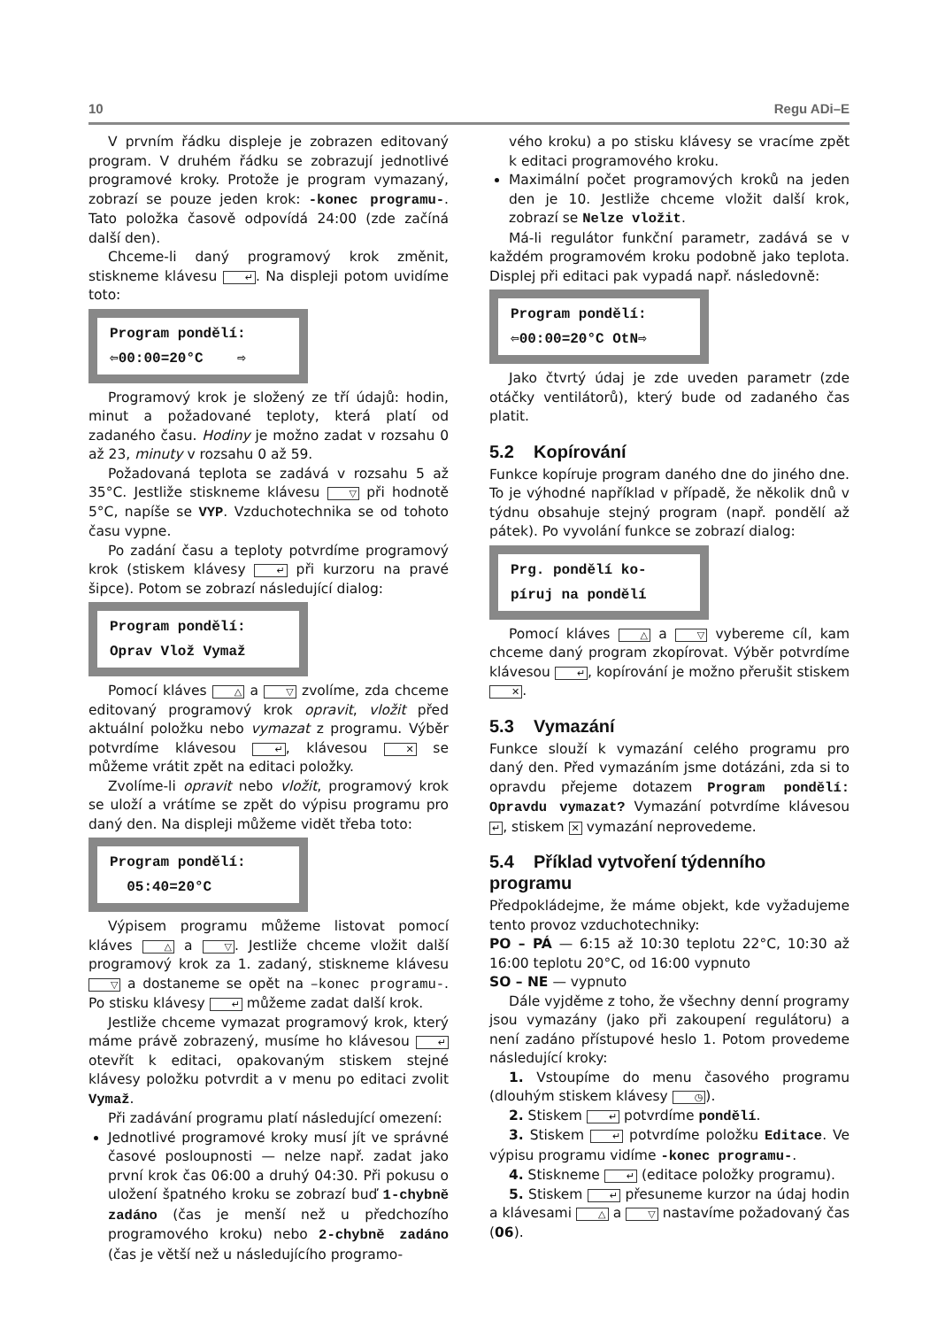10 Regu ADi–E
V prvním řádku displeje je zobrazen editovaný program. V druhém řádku se zobrazují jednotlivé programové kroky. Protože je program vymazaný, zobrazí se pouze jeden krok: -konec programu-. Tato položka časově odpovídá 24:00 (zde začíná další den).
Chceme-li daný programový krok změnit, stiskneme klávesu ↵. Na displeji potom uvidíme toto:
Program pondělí: ⇦00:00=20°C ⇨
Programový krok je složený ze tří údajů: hodin, minut a požadované teploty, která platí od zadaného času. Hodiny je možno zadat v rozsahu 0 až 23, minuty v rozsahu 0 až 59.
Požadovaná teplota se zadává v rozsahu 5 až 35°C. Jestliže stiskneme klávesu ▽ při hodnotě 5°C, napíše se VYP. Vzduchotechnika se od tohoto času vypne.
Po zadání času a teploty potvrdíme programový krok (stiskem klávesy ↵ při kurzoru na pravé šipce). Potom se zobrazí následující dialog:
Program pondělí: Oprav Vlož Vymaž
Pomocí kláves △ a ▽ zvolíme, zda chceme editovaný programový krok opravit, vložit před aktuální položku nebo vymazat z programu. Výběr potvrdíme klávesou ↵, klávesou ✕ se můžeme vrátit zpět na editaci položky.
Zvolíme-li opravit nebo vložit, programový krok se uloží a vrátíme se zpět do výpisu programu pro daný den. Na displeji můžeme vidět třeba toto:
Program pondělí: 05:40=20°C
Výpisem programu můžeme listovat pomocí kláves △ a ▽. Jestliže chceme vložit další programový krok za 1. zadaný, stiskneme klávesu ▽ a dostaneme se opět na –konec programu-. Po stisku klávesy ↵ můžeme zadat další krok.
Jestliže chceme vymazat programový krok, který máme právě zobrazený, musíme ho klávesou ↵ otevřít k editaci, opakovaným stiskem stejné klávesy položku potvrdit a v menu po editaci zvolit Vymaž.
Při zadávání programu platí následující omezení:
Jednotlivé programové kroky musí jít ve správné časové posloupnosti — nelze např. zadat jako první krok čas 06:00 a druhý 04:30. Při pokusu o uložení špatného kroku se zobrazí buď 1-chybně zadáno (čas je menší než u předchozího programového kroku) nebo 2-chybně zadáno (čas je větší než u následujícího programo-
vého kroku) a po stisku klávesy se vracíme zpět k editaci programového kroku.
Maximální počet programových kroků na jeden den je 10. Jestliže chceme vložit další krok, zobrazí se Nelze vložit.
Má-li regulátor funkční parametr, zadává se v každém programovém kroku podobně jako teplota. Displej při editaci pak vypadá např. následovně:
Program pondělí: ⇦00:00=20°C OtN⇨
Jako čtvrtý údaj je zde uveden parametr (zde otáčky ventilátorů), který bude od zadaného čas platit.
5.2 Kopírování
Funkce kopíruje program daného dne do jiného dne. To je výhodné například v případě, že několik dnů v týdnu obsahuje stejný program (např. pondělí až pátek). Po vyvolání funkce se zobrazí dialog:
Prg. pondělí ko- píruj na pondělí
Pomocí kláves △ a ▽ vybereme cíl, kam chceme daný program zkopírovat. Výběr potvrdíme klávesou ↵, kopírování je možno přerušit stiskem ✕.
5.3 Vymazání
Funkce slouží k vymazání celého programu pro daný den. Před vymazáním jsme dotázáni, zda si to opravdu přejeme dotazem Program pondělí: Opravdu vymazat? Vymazání potvrdíme klávesou ↵, stiskem ✕ vymazání neprovedeme.
5.4 Příklad vytvoření týdenního programu
Předpokládejme, že máme objekt, kde vyžadujeme tento provoz vzduchotechniky:
PO – PÁ — 6:15 až 10:30 teplotu 22°C, 10:30 až 16:00 teplotu 20°C, od 16:00 vypnuto
SO – NE — vypnuto
Dále vyjděme z toho, že všechny denní programy jsou vymazány (jako při zakoupení regulátoru) a není zadáno přístupové heslo 1. Potom provedeme následující kroky:
1. Vstoupíme do menu časového programu (dlouhým stiskem klávesy ◷).
2. Stiskem ↵ potvrdíme pondělí.
3. Stiskem ↵ potvrdíme položku Editace. Ve výpisu programu vidíme -konec programu-.
4. Stiskneme ↵ (editace položky programu).
5. Stiskem ↵ přesuneme kurzor na údaj hodin a klávesami △ a ▽ nastavíme požadovaný čas (06).